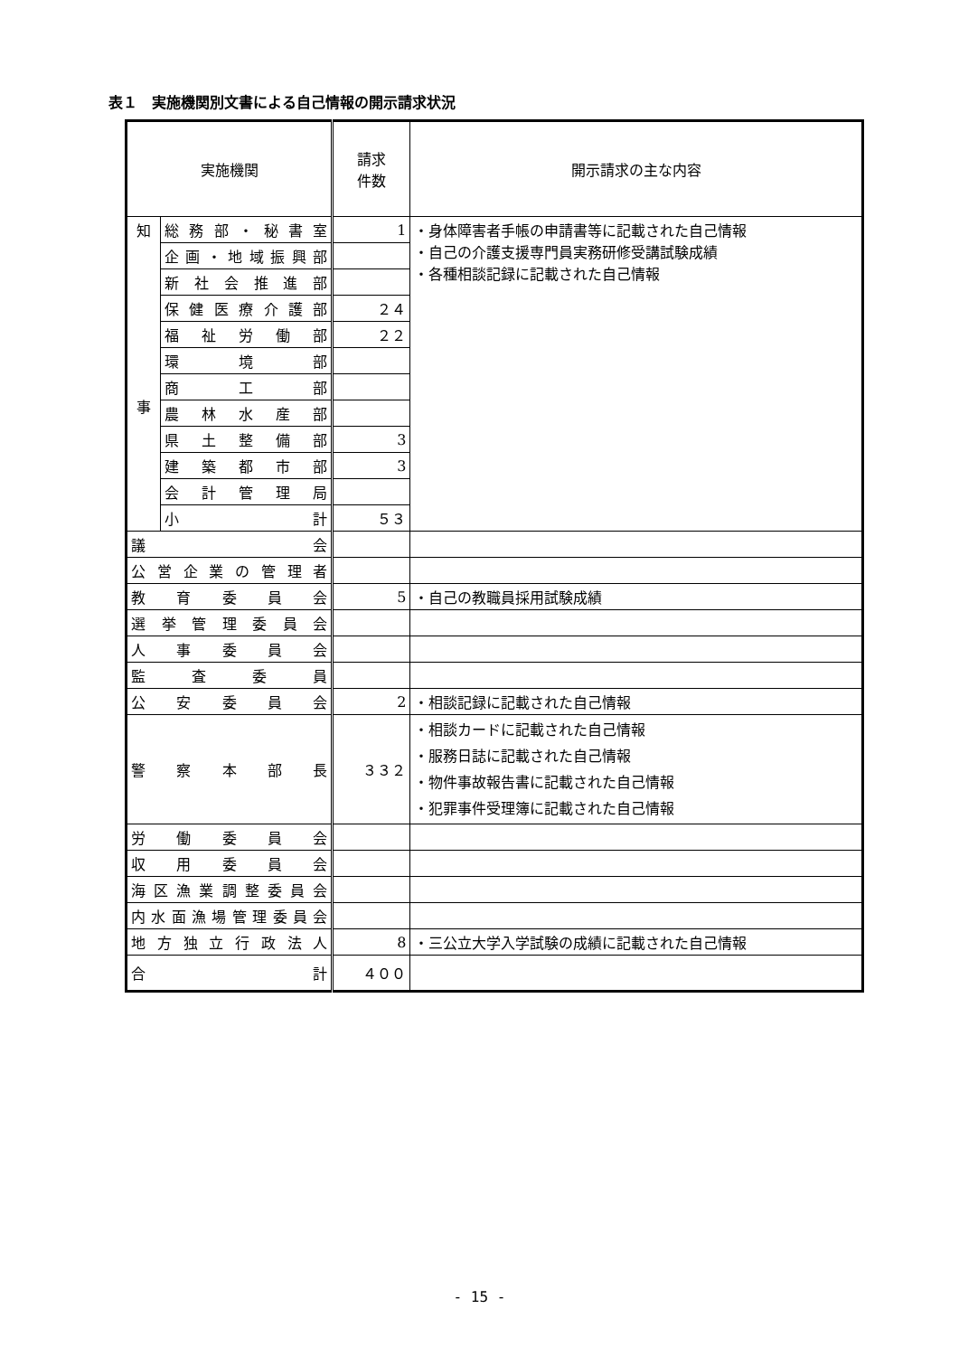表１　実施機関別文書による自己情報の開示請求状況
| 実施機関 | | 請求 件数 | 開示請求の主な内容 |
| --- | --- | --- | --- |
| 知 事 | 総務部・秘書室 | 1 | ・身体障害者手帳の申請書等に記載された自己情報 ・自己の介護支援専門員実務研修受講試験成績 ・各種相談記録に記載された自己情報 |
| | 企画・地域振興部 | | |
| | 新社会推進部 | | |
| | 保健医療介護部 | ２４ | |
| | 福祉労働部 | ２２ | |
| | 環境部 | | |
| | 商工部 | | |
| | 農林水産部 | | |
| | 県土整備部 | 3 | |
| | 建築都市部 | 3 | |
| | 会計管理局 | | |
| | 小計 | ５３ | |
| 議会 | | | |
| 公営企業の管理者 | | | |
| 教育委員会 | | 5 | ・自己の教職員採用試験成績 |
| 選挙管理委員会 | | | |
| 人事委員会 | | | |
| 監査委員 | | | |
| 公安委員会 | | 2 | ・相談記録に記載された自己情報 |
| 警察本部長 | | ３３２ | ・相談カードに記載された自己情報 ・服務日誌に記載された自己情報 ・物件事故報告書に記載された自己情報 ・犯罪事件受理簿に記載された自己情報 |
| 労働委員会 | | | |
| 収用委員会 | | | |
| 海区漁業調整委員会 | | | |
| 内水面漁場管理委員会 | | | |
| 地方独立行政法人 | | 8 | ・三公立大学入学試験の成績に記載された自己情報 |
| 合計 | | ４００ | |
- 15 -